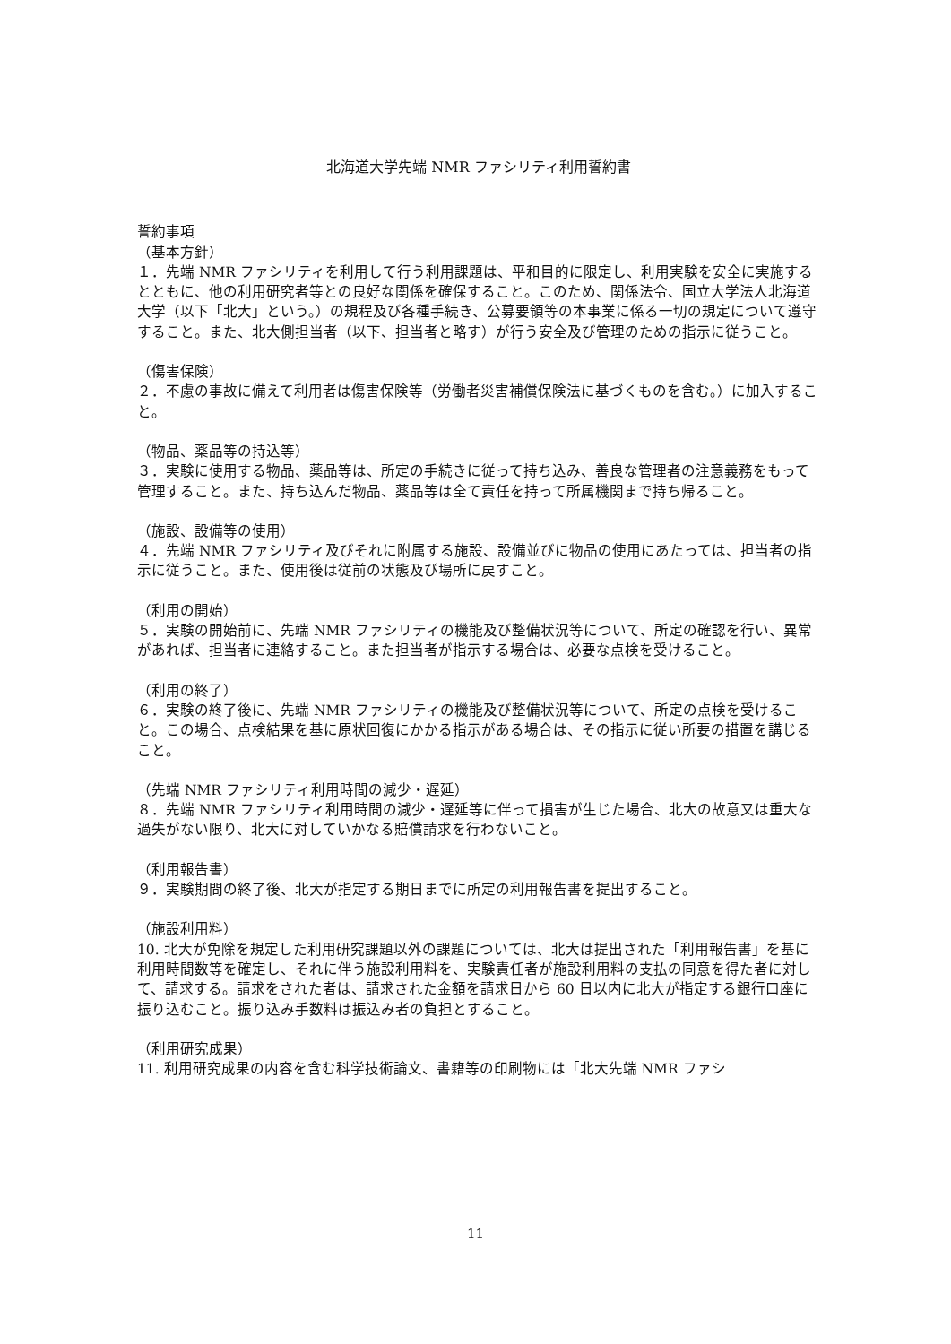北海道大学先端 NMR ファシリティ利用誓約書
誓約事項
（基本方針）
１．先端 NMR ファシリティを利用して行う利用課題は、平和目的に限定し、利用実験を安全に実施するとともに、他の利用研究者等との良好な関係を確保すること。このため、関係法令、国立大学法人北海道大学（以下「北大」という。）の規程及び各種手続き、公募要領等の本事業に係る一切の規定について遵守すること。また、北大側担当者（以下、担当者と略す）が行う安全及び管理のための指示に従うこと。
（傷害保険）
２．不慮の事故に備えて利用者は傷害保険等（労働者災害補償保険法に基づくものを含む。）に加入すること。
（物品、薬品等の持込等）
３．実験に使用する物品、薬品等は、所定の手続きに従って持ち込み、善良な管理者の注意義務をもって管理すること。また、持ち込んだ物品、薬品等は全て責任を持って所属機関まで持ち帰ること。
（施設、設備等の使用）
４．先端 NMR ファシリティ及びそれに附属する施設、設備並びに物品の使用にあたっては、担当者の指示に従うこと。また、使用後は従前の状態及び場所に戻すこと。
（利用の開始）
５．実験の開始前に、先端 NMR ファシリティの機能及び整備状況等について、所定の確認を行い、異常があれば、担当者に連絡すること。また担当者が指示する場合は、必要な点検を受けること。
（利用の終了）
６．実験の終了後に、先端 NMR ファシリティの機能及び整備状況等について、所定の点検を受けること。この場合、点検結果を基に原状回復にかかる指示がある場合は、その指示に従い所要の措置を講じること。
（先端 NMR ファシリティ利用時間の減少・遅延）
８．先端 NMR ファシリティ利用時間の減少・遅延等に伴って損害が生じた場合、北大の故意又は重大な過失がない限り、北大に対していかなる賠償請求を行わないこと。
（利用報告書）
９．実験期間の終了後、北大が指定する期日までに所定の利用報告書を提出すること。
（施設利用料）
10. 北大が免除を規定した利用研究課題以外の課題については、北大は提出された「利用報告書」を基に利用時間数等を確定し、それに伴う施設利用料を、実験責任者が施設利用料の支払の同意を得た者に対して、請求する。請求をされた者は、請求された金額を請求日から 60 日以内に北大が指定する銀行口座に振り込むこと。振り込み手数料は振込み者の負担とすること。
（利用研究成果）
11. 利用研究成果の内容を含む科学技術論文、書籍等の印刷物には「北大先端 NMR ファシ
11